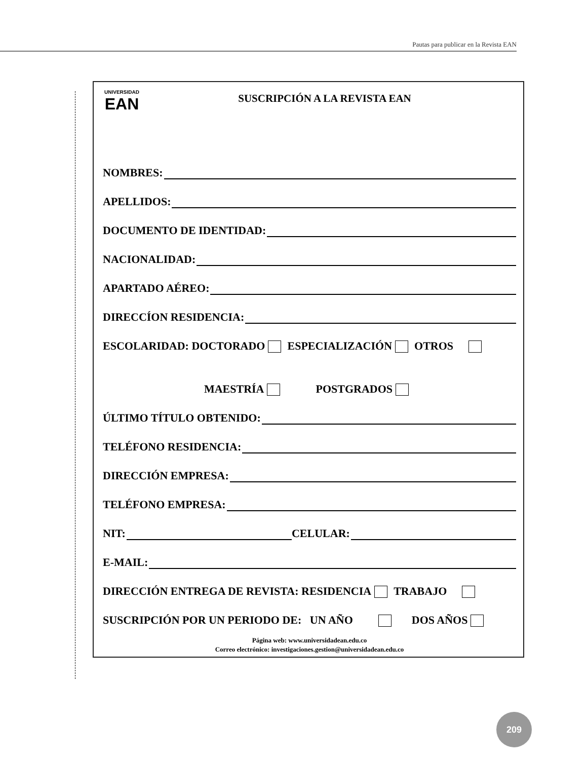Pautas para publicar en la Revista EAN
UNIVERSIDAD
EAN
SUSCRIPCIÓN A LA REVISTA EAN
NOMBRES:
APELLIDOS:
DOCUMENTO DE IDENTIDAD:
NACIONALIDAD:
APARTADO AÉREO:
DIRECCÍON RESIDENCIA:
ESCOLARIDAD: DOCTORADO ESPECIALIZACIÓN OTROS
MAESTRÍA POSTGRADOS
ÚLTIMO TÍTULO OBTENIDO:
TELÉFONO RESIDENCIA:
DIRECCIÓN EMPRESA:
TELÉFONO EMPRESA:
NIT: CELULAR:
E-MAIL:
DIRECCIÓN ENTREGA DE REVISTA: RESIDENCIA TRABAJO
SUSCRIPCIÓN POR UN PERIODO DE: UN AÑO DOS AÑOS
Página web: www.universidadean.edu.co
Correo electrónico: investigaciones.gestion@universidadean.edu.co
209